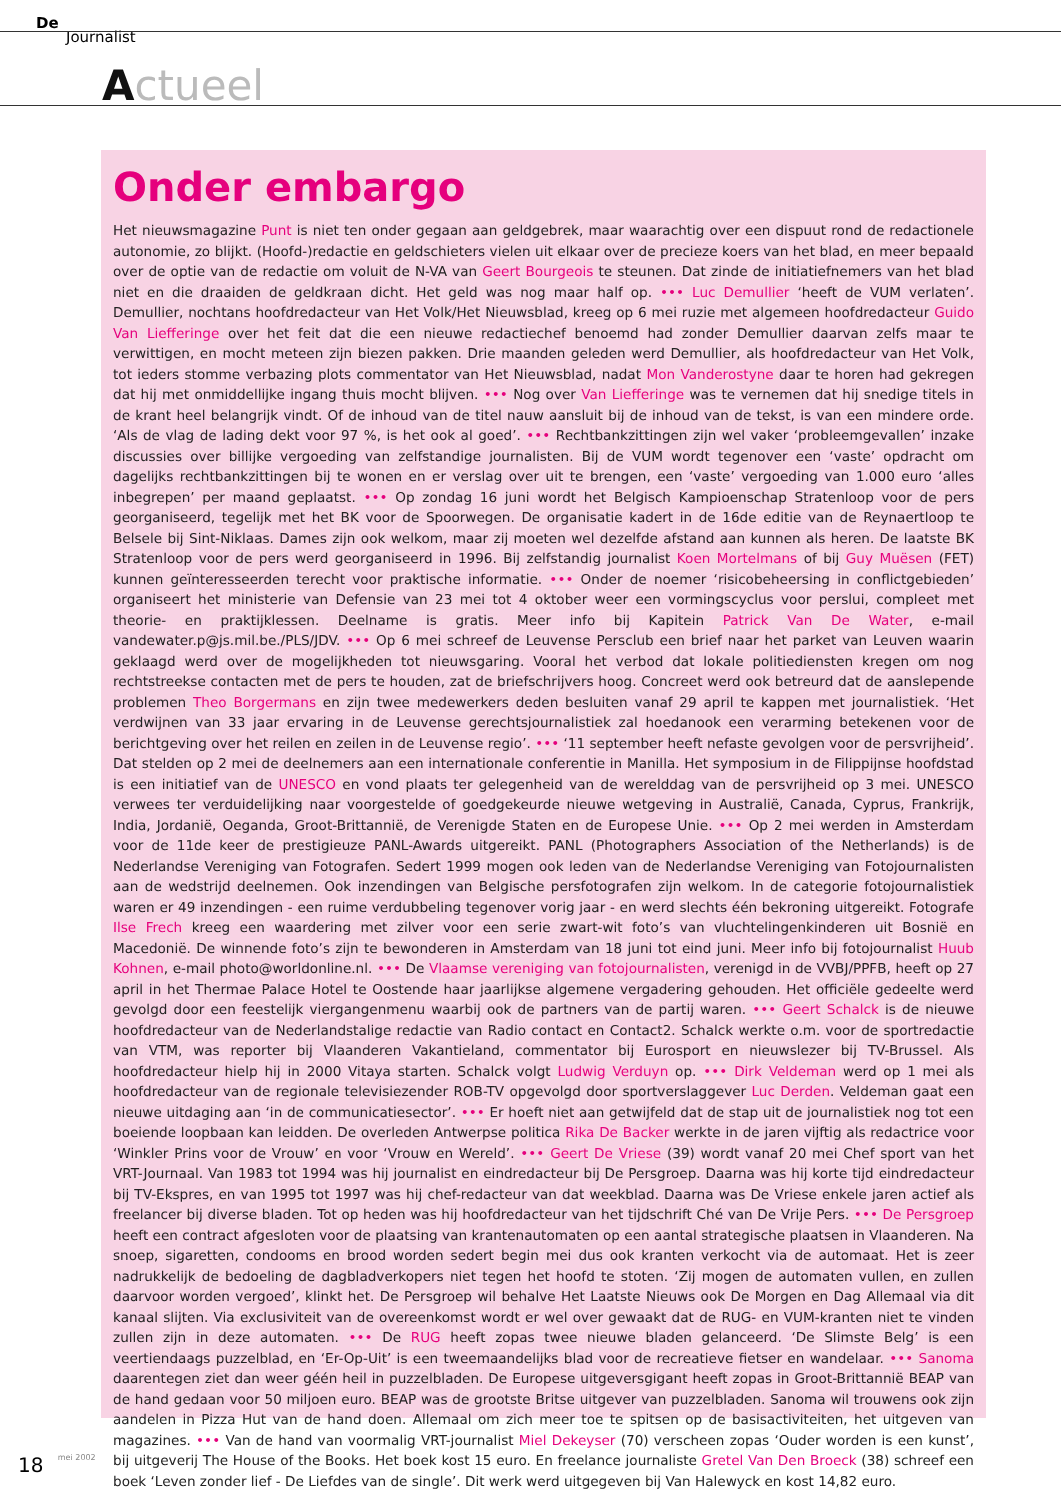De
Journalist
Actueel
Onder embargo
Het nieuwsmagazine Punt is niet ten onder gegaan aan geldgebrek, maar waarachtig over een dispuut rond de redactionele autonomie, zo blijkt. (Hoofd-)redactie en geldschieters vielen uit elkaar over de precieze koers van het blad, en meer bepaald over de optie van de redactie om voluit de N-VA van Geert Bourgeois te steunen. Dat zinde de initiatiefnemers van het blad niet en die draaiden de geldkraan dicht. Het geld was nog maar half op. ••• Luc Demullier ‘heeft de VUM verlaten’. Demullier, nochtans hoofdredacteur van Het Volk/Het Nieuwsblad, kreeg op 6 mei ruzie met algemeen hoofdredacteur Guido Van Liefferinge over het feit dat die een nieuwe redactiechef benoemd had zonder Demullier daarvan zelfs maar te verwittigen, en mocht meteen zijn biezen pakken. Drie maanden geleden werd Demullier, als hoofdredacteur van Het Volk, tot ieders stomme verbazing plots commentator van Het Nieuwsblad, nadat Mon Vanderostyne daar te horen had gekregen dat hij met onmiddellijke ingang thuis mocht blijven. ••• Nog over Van Liefferinge was te vernemen dat hij snedige titels in de krant heel belangrijk vindt. Of de inhoud van de titel nauw aansluit bij de inhoud van de tekst, is van een mindere orde. ‘Als de vlag de lading dekt voor 97 %, is het ook al goed’. ••• Rechtbankzittingen zijn wel vaker ‘probleemgevallen’ inzake discussies over billijke vergoeding van zelfstandige journalisten. Bij de VUM wordt tegenover een ‘vaste’ opdracht om dagelijks rechtbankzittingen bij te wonen en er verslag over uit te brengen, een ‘vaste’ vergoeding van 1.000 euro ‘alles inbegrepen’ per maand geplaatst. ••• Op zondag 16 juni wordt het Belgisch Kampioenschap Stratenloop voor de pers georganiseerd, tegelijk met het BK voor de Spoorwegen. De organisatie kadert in de 16de editie van de Reynaertloop te Belsele bij Sint-Niklaas. Dames zijn ook welkom, maar zij moeten wel dezelfde afstand aan kunnen als heren. De laatste BK Stratenloop voor de pers werd georganiseerd in 1996. Bij zelfstandig journalist Koen Mortelmans of bij Guy Muësen (FET) kunnen geïnteresseerden terecht voor praktische informatie. ••• Onder de noemer ‘risicobeheersing in conflictgebieden’ organiseert het ministerie van Defensie van 23 mei tot 4 oktober weer een vormingscyclus voor perslui, compleet met theorie- en praktijklessen. Deelname is gratis. Meer info bij Kapitein Patrick Van De Water, e-mail vandewater.p@js.mil.be./PLS/JDV. ••• Op 6 mei schreef de Leuvense Persclub een brief naar het parket van Leuven waarin geklaagd werd over de mogelijkheden tot nieuwsgaring. Vooral het verbod dat lokale politiediensten kregen om nog rechtstreekse contacten met de pers te houden, zat de briefschrijvers hoog. Concreet werd ook betreurd dat de aanslepende problemen Theo Borgermans en zijn twee medewerkers deden besluiten vanaf 29 april te kappen met journalistiek. ‘Het verdwijnen van 33 jaar ervaring in de Leuvense gerechtsjournalistiek zal hoedanook een verarming betekenen voor de berichtgeving over het reilen en zeilen in de Leuvense regio’. ••• ‘11 september heeft nefaste gevolgen voor de persvrijheid’. Dat stelden op 2 mei de deelnemers aan een internationale conferentie in Manilla. Het symposium in de Filippijnse hoofdstad is een initiatief van de UNESCO en vond plaats ter gelegenheid van de werelddag van de persvrijheid op 3 mei. UNESCO verwees ter verduidelijking naar voorgestelde of goedgekeurde nieuwe wetgeving in Australië, Canada, Cyprus, Frankrijk, India, Jordanië, Oeganda, Groot-Brittannië, de Verenigde Staten en de Europese Unie. ••• Op 2 mei werden in Amsterdam voor de 11de keer de prestigieuze PANL-Awards uitgereikt. PANL (Photographers Association of the Netherlands) is de Nederlandse Vereniging van Fotografen. Sedert 1999 mogen ook leden van de Nederlandse Vereniging van Fotojournalisten aan de wedstrijd deelnemen. Ook inzendingen van Belgische persfotografen zijn welkom. In de categorie fotojournalistiek waren er 49 inzendingen - een ruime verdubbeling tegenover vorig jaar - en werd slechts één bekroning uitgereikt. Fotografe Ilse Frech kreeg een waardering met zilver voor een serie zwart-wit foto’s van vluchtelingenkinderen uit Bosnië en Macedonië. De winnende foto’s zijn te bewonderen in Amsterdam van 18 juni tot eind juni. Meer info bij fotojournalist Huub Kohnen, e-mail photo@worldonline.nl. ••• De Vlaamse vereniging van fotojournalisten, verenigd in de VVBJ/PPFB, heeft op 27 april in het Thermae Palace Hotel te Oostende haar jaarlijkse algemene vergadering gehouden. Het officiële gedeelte werd gevolgd door een feestelijk viergangenmenu waarbij ook de partners van de partij waren. ••• Geert Schalck is de nieuwe hoofdredacteur van de Nederlandstalige redactie van Radio contact en Contact2. Schalck werkte o.m. voor de sportredactie van VTM, was reporter bij Vlaanderen Vakantieland, commentator bij Eurosport en nieuwslezer bij TV-Brussel. Als hoofdredacteur hielp hij in 2000 Vitaya starten. Schalck volgt Ludwig Verduyn op. ••• Dirk Veldeman werd op 1 mei als hoofdredacteur van de regionale televisiezender ROB-TV opgevolgd door sportverslaggever Luc Derden. Veldeman gaat een nieuwe uitdaging aan ‘in de communicatiesector’. ••• Er hoeft niet aan getwijfeld dat de stap uit de journalistiek nog tot een boeiende loopbaan kan leidden. De overleden Antwerpse politica Rika De Backer werkte in de jaren vijftig als redactrice voor ‘Winkler Prins voor de Vrouw’ en voor ‘Vrouw en Wereld’. ••• Geert De Vriese (39) wordt vanaf 20 mei Chef sport van het VRT-Journaal. Van 1983 tot 1994 was hij journalist en eindredacteur bij De Persgroep. Daarna was hij korte tijd eindredacteur bij TV-Ekspres, en van 1995 tot 1997 was hij chef-redacteur van dat weekblad. Daarna was De Vriese enkele jaren actief als freelancer bij diverse bladen. Tot op heden was hij hoofdredacteur van het tijdschrift Ché van De Vrije Pers. ••• De Persgroep heeft een contract afgesloten voor de plaatsing van krantenautomaten op een aantal strategische plaatsen in Vlaanderen. Na snoep, sigaretten, condooms en brood worden sedert begin mei dus ook kranten verkocht via de automaat. Het is zeer nadrukkelijk de bedoeling de dagbladverkopers niet tegen het hoofd te stoten. ‘Zij mogen de automaten vullen, en zullen daarvoor worden vergoed’, klinkt het. De Persgroep wil behalve Het Laatste Nieuws ook De Morgen en Dag Allemaal via dit kanaal slijten. Via exclusiviteit van de overeenkomst wordt er wel over gewaakt dat de RUG- en VUM-kranten niet te vinden zullen zijn in deze automaten. ••• De RUG heeft zopas twee nieuwe bladen gelanceerd. ‘De Slimste Belg’ is een veertiendaags puzzelblad, en ‘Er-Op-Uit’ is een tweemaandelijks blad voor de recreatieve fietser en wandelaar. ••• Sanoma daarentegen ziet dan weer géén heil in puzzelbladen. De Europese uitgeversgigant heeft zopas in Groot-Brittannië BEAP van de hand gedaan voor 50 miljoen euro. BEAP was de grootste Britse uitgever van puzzelbladen. Sanoma wil trouwens ook zijn aandelen in Pizza Hut van de hand doen. Allemaal om zich meer toe te spitsen op de basisactiviteiten, het uitgeven van magazines. ••• Van de hand van voormalig VRT-journalist Miel Dekeyser (70) verscheen zopas ‘Ouder worden is een kunst’, bij uitgeverij The House of the Books. Het boek kost 15 euro. En freelance journaliste Gretel Van Den Broeck (38) schreef een boek ‘Leven zonder lief - De Liefdes van de single’. Dit werk werd uitgegeven bij Van Halewyck en kost 14,82 euro.
18 mei 2002